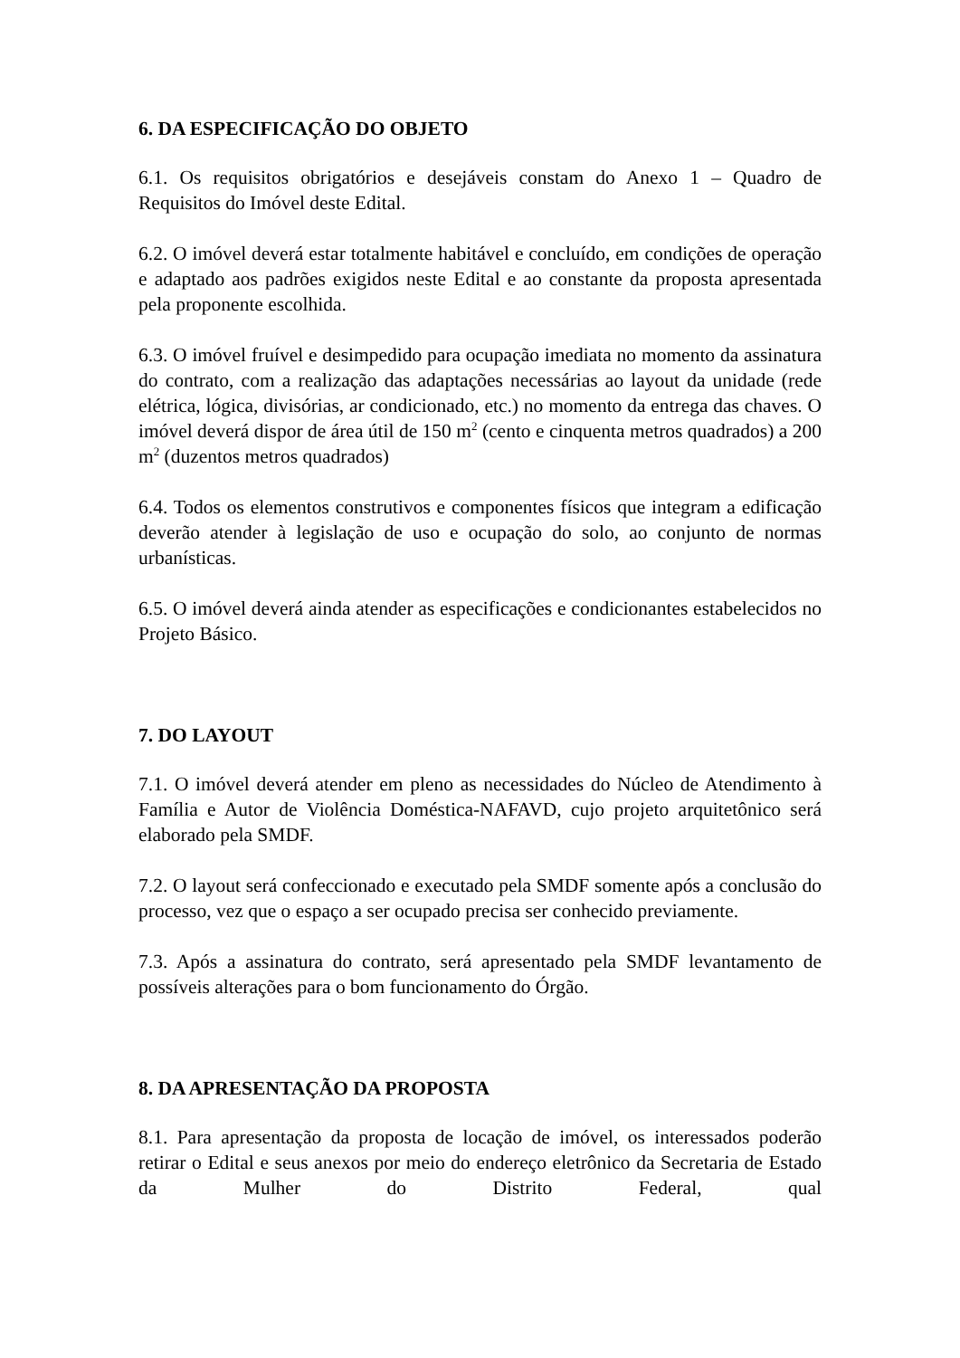6. DA ESPECIFICAÇÃO DO OBJETO
6.1. Os requisitos obrigatórios e desejáveis constam do Anexo 1 – Quadro de Requisitos do Imóvel deste Edital.
6.2. O imóvel deverá estar totalmente habitável e concluído, em condições de operação e adaptado aos padrões exigidos neste Edital e ao constante da proposta apresentada pela proponente escolhida.
6.3. O imóvel fruível e desimpedido para ocupação imediata no momento da assinatura do contrato, com a realização das adaptações necessárias ao layout da unidade (rede elétrica, lógica, divisórias, ar condicionado, etc.) no momento da entrega das chaves. O imóvel deverá dispor de área útil de 150 m<sup>2</sup> (cento e cinquenta metros quadrados) a 200 m<sup>2</sup> (duzentos metros quadrados)
6.4. Todos os elementos construtivos e componentes físicos que integram a edificação deverão atender à legislação de uso e ocupação do solo, ao conjunto de normas urbanísticas.
6.5. O imóvel deverá ainda atender as especificações e condicionantes estabelecidos no Projeto Básico.
7. DO LAYOUT
7.1. O imóvel deverá atender em pleno as necessidades do Núcleo de Atendimento à Família e Autor de Violência Doméstica-NAFAVD, cujo projeto arquitetônico será elaborado pela SMDF.
7.2. O layout será confeccionado e executado pela SMDF somente após a conclusão do processo, vez que o espaço a ser ocupado precisa ser conhecido previamente.
7.3. Após a assinatura do contrato, será apresentado pela SMDF levantamento de possíveis alterações para o bom funcionamento do Órgão.
8. DA APRESENTAÇÃO DA PROPOSTA
8.1. Para apresentação da proposta de locação de imóvel, os interessados poderão retirar o Edital e seus anexos por meio do endereço eletrônico da Secretaria de Estado da Mulher do Distrito Federal, qual